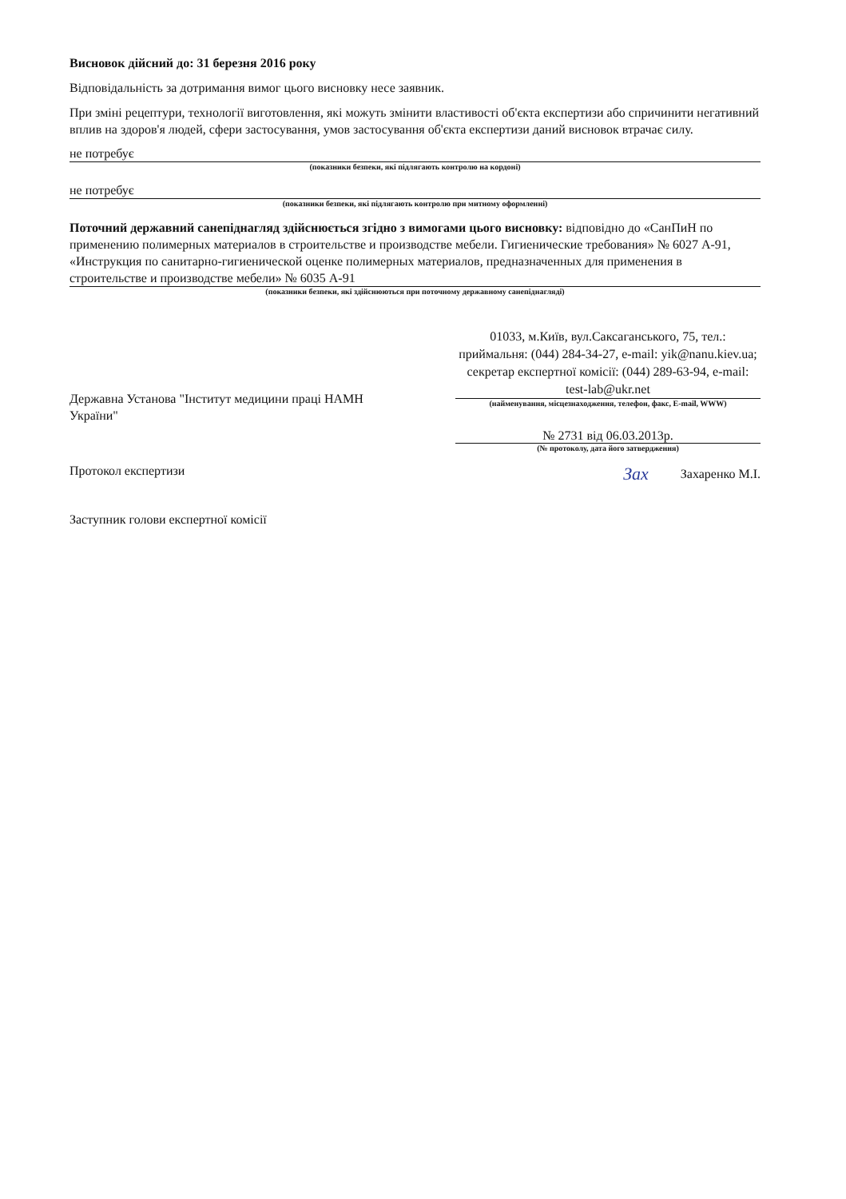Висновок дійсний до: 31 березня 2016 року
Відповідальність за дотримання вимог цього висновку несе заявник.
При зміні рецептури, технології виготовлення, які можуть змінити властивості об'єкта експертизи або спричинити негативний вплив на здоров'я людей, сфери застосування, умов застосування об'єкта експертизи даний висновок втрачає силу.
не потребує
(показники безпеки, які підлягають контролю на кордоні)
не потребує
(показники безпеки, які підлягають контролю при митному оформленні)
Поточний державний санепіднагляд здійснюється згідно з вимогами цього висновку: відповідно до «СанПиН по применению полимерных материалов в строительстве и производстве мебели. Гигиенические требования» № 6027 А-91, «Инструкция по санитарно-гигиенической оценке полимерных материалов, предназначенных для применения в строительстве и производстве мебели» № 6035 А-91
(показники безпеки, які здійснюються при поточному державному санепіднагляді)
Державна Установа "Інститут медицини праці НАМН України"
Протокол експертизи
Заступник голови експертної комісії
01033, м.Київ, вул.Саксаганського, 75, тел.: приймальня: (044) 284-34-27, e-mail: yik@nanu.kiev.ua;
секретар експертної комісії: (044) 289-63-94, e-mail: test-lab@ukr.net
(найменування, місцезнаходження, телефон, факс, E-mail, WWW)
№ 2731 від 06.03.2013р.
(№ протоколу, дата його затвердження)
Зах Захаренко М.І.